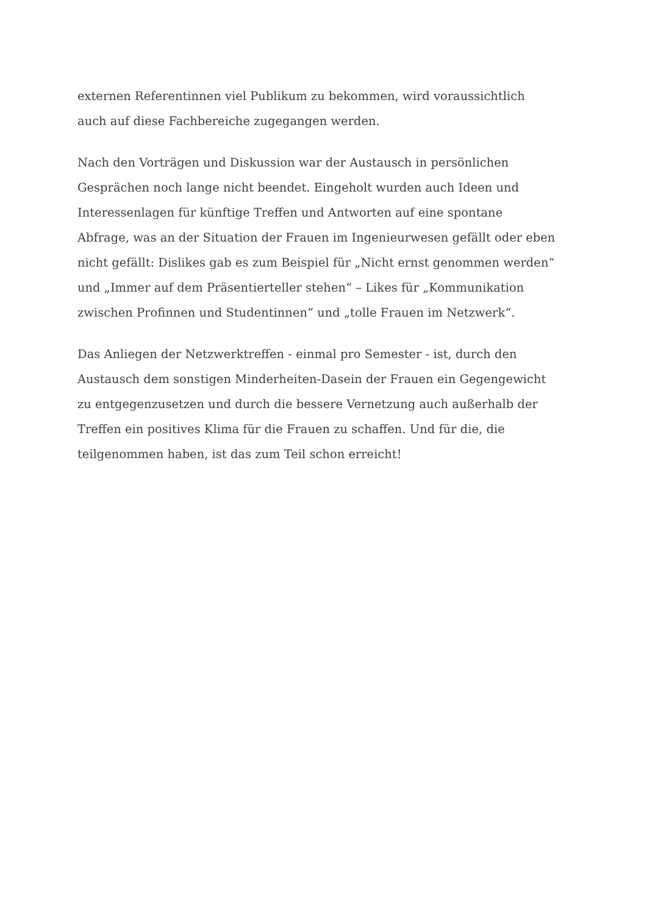externen Referentinnen viel Publikum zu bekommen, wird voraussichtlich
auch auf diese Fachbereiche zugegangen werden.
Nach den Vorträgen und Diskussion war der Austausch in persönlichen
Gesprächen noch lange nicht beendet. Eingeholt wurden auch Ideen und
Interessenlagen für künftige Treffen und Antworten auf eine spontane
Abfrage, was an der Situation der Frauen im Ingenieurwesen gefällt oder eben
nicht gefällt: Dislikes gab es zum Beispiel für „Nicht ernst genommen werden“
und „Immer auf dem Präsentierteller stehen“ – Likes für „Kommunikation
zwischen Profinnen und Studentinnen“ und „tolle Frauen im Netzwerk“.
Das Anliegen der Netzwerktreffen - einmal pro Semester - ist, durch den
Austausch dem sonstigen Minderheiten-Dasein der Frauen ein Gegengewicht
zu entgegenzusetzen und durch die bessere Vernetzung auch außerhalb der
Treffen ein positives Klima für die Frauen zu schaffen. Und für die, die
teilgenommen haben, ist das zum Teil schon erreicht!